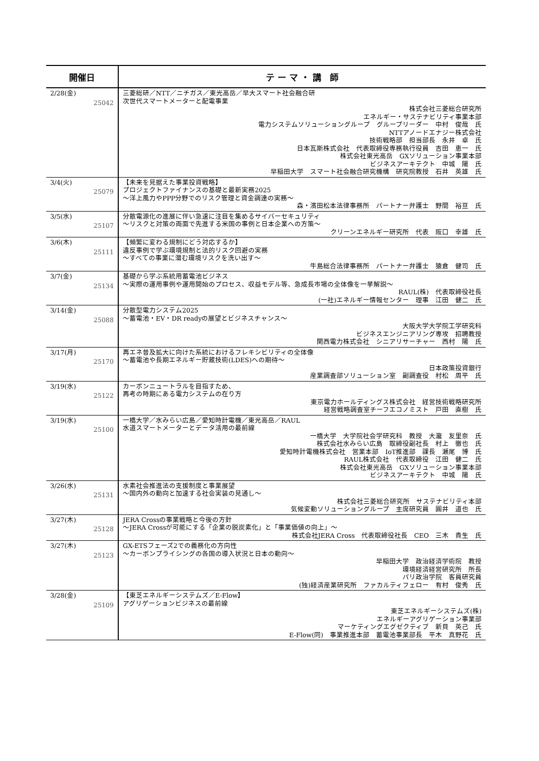| 開催日 | テ ー マ ・ 講 師 |
| --- | --- |
| 2/28(金) 25042 | 三菱総研／NTT／ニチガス／東光高岳／早大スマート社会融合研 次世代スマートメーターと配電事業 株式会社三菱総合研究所 エネルギー・サステナビリティ事業本部 電力システムソリューショングループ グループリーダー 中村 俊哉 氏 NTTアノードエナジー株式会社 技術戦略部 担当部長 永井 卓 氏 日本瓦斯株式会社 代表取締役専務執行役員 吉田 恵一 氏 株式会社東光高岳 GXソリューション事業本部 ビジネスアーキテクト 中城 陽 氏 早稲田大学 スマート社会融合研究機構 研究院教授 石井 英雄 氏 |
| 3/4(火) 25079 | 【未来を見据えた事業投資戦略】 プロジェクトファイナンスの基礎と最新実務2025 ～洋上風力やPPP分野でのリスク管理と資金調達の実務～ 森・濱田松本法律事務所 パートナー弁護士 野間 裕亘 氏 |
| 3/5(水) 25107 | 分散電源化の進展に伴い急速に注目を集めるサイバーセキュリティ ～リスクと対策の両面で先進する米国の事例と日本企業への方策～ クリーンエネルギー研究所 代表 阪口 幸雄 氏 |
| 3/6(木) 25111 | 【頻繁に変わる規制にどう対応するか】 違反事例で学ぶ環境規制と法的リスク回避の実務 ～すべての事業に潜む環境リスクを洗い出す～ 牛島総合法律事務所 パートナー弁護士 猿倉 健司 氏 |
| 3/7(金) 25134 | 基礎から学ぶ系統用蓄電池ビジネス ～実際の運用事例や運用開始のプロセス、収益モデル等、急成長市場の全体像を一挙解説～ RAUL(株) 代表取締役社長 (一社)エネルギー情報センター 理事 江田 健二 氏 |
| 3/14(金) 25088 | 分散型電力システム2025 ～蓄電池・EV・DR readyの展望とビジネスチャンス～ 大阪大学大学院工学研究科 ビジネスエンジニアリング専攻 招聘教授 関西電力株式会社 シニアリサーチャー 西村 陽 氏 |
| 3/17(月) 25170 | 再エネ普及拡大に向けた系統におけるフレキシビリティの全体像 ～蓄電池や長期エネルギー貯蔵技術(LDES)への期待～ 日本政策投資銀行 産業調査部ソリューション室 副調査役 村松 周平 氏 |
| 3/19(水) 25122 | カーボンニュートラルを目指すため、 再考の時期にある電力システムの在り方 東京電力ホールディングス株式会社 経営技術戦略研究所 経営戦略調査室チーフエコノミスト 戸田 直樹 氏 |
| 3/19(水) 25100 | 一橋大学／水みらい広島／愛知時計電機／東光高岳／RAUL 水道スマートメーターとデータ活用の最前線 一橋大学 大学院社会学研究科 教授 大瀧 友里奈 氏 株式会社水みらい広島 取締役副社長 村上 徹也 氏 愛知時計電機株式会社 営業本部 IoT推進部 課長 瀬尾 博 氏 RAUL株式会社 代表取締役 江田 健二 氏 株式会社東光高岳 GXソリューション事業本部 ビジネスアーキテクト 中城 陽 氏 |
| 3/26(水) 25131 | 水素社会推進法の支援制度と事業展望 ～国内外の動向と加速する社会実装の見通し～ 株式会社三菱総合研究所 サステナビリティ本部 気候変動ソリューショングループ 主席研究員 圓井 道也 氏 |
| 3/27(木) 25128 | JERA Crossの事業戦略と今後の方針 ～JERA Crossが可能にする「企業の脱炭素化」と「事業価値の向上」～ 株式会社JERA Cross 代表取締役社長 CEO 三木 貴生 氏 |
| 3/27(木) 25123 | GX-ETSフェーズ2での義務化の方向性 ～カーボンプライシングの各国の導入状況と日本の動向～ 早稲田大学 政治経済学術院 教授 環境経済経営研究所 所長 パリ政治学院 客員研究員 (独)経済産業研究所 ファカルティフェロー 有村 俊秀 氏 |
| 3/28(金) 25109 | 【東芝エネルギーシステムズ／E-Flow】 アグリゲーションビジネスの最前線 東芝エネルギーシステムズ(株) エネルギーアグリゲーション事業部 マーケティングエグゼクティブ 新貝 英己 氏 E-Flow(同) 事業推進本部 蓄電池事業部長 平木 真野花 氏 |